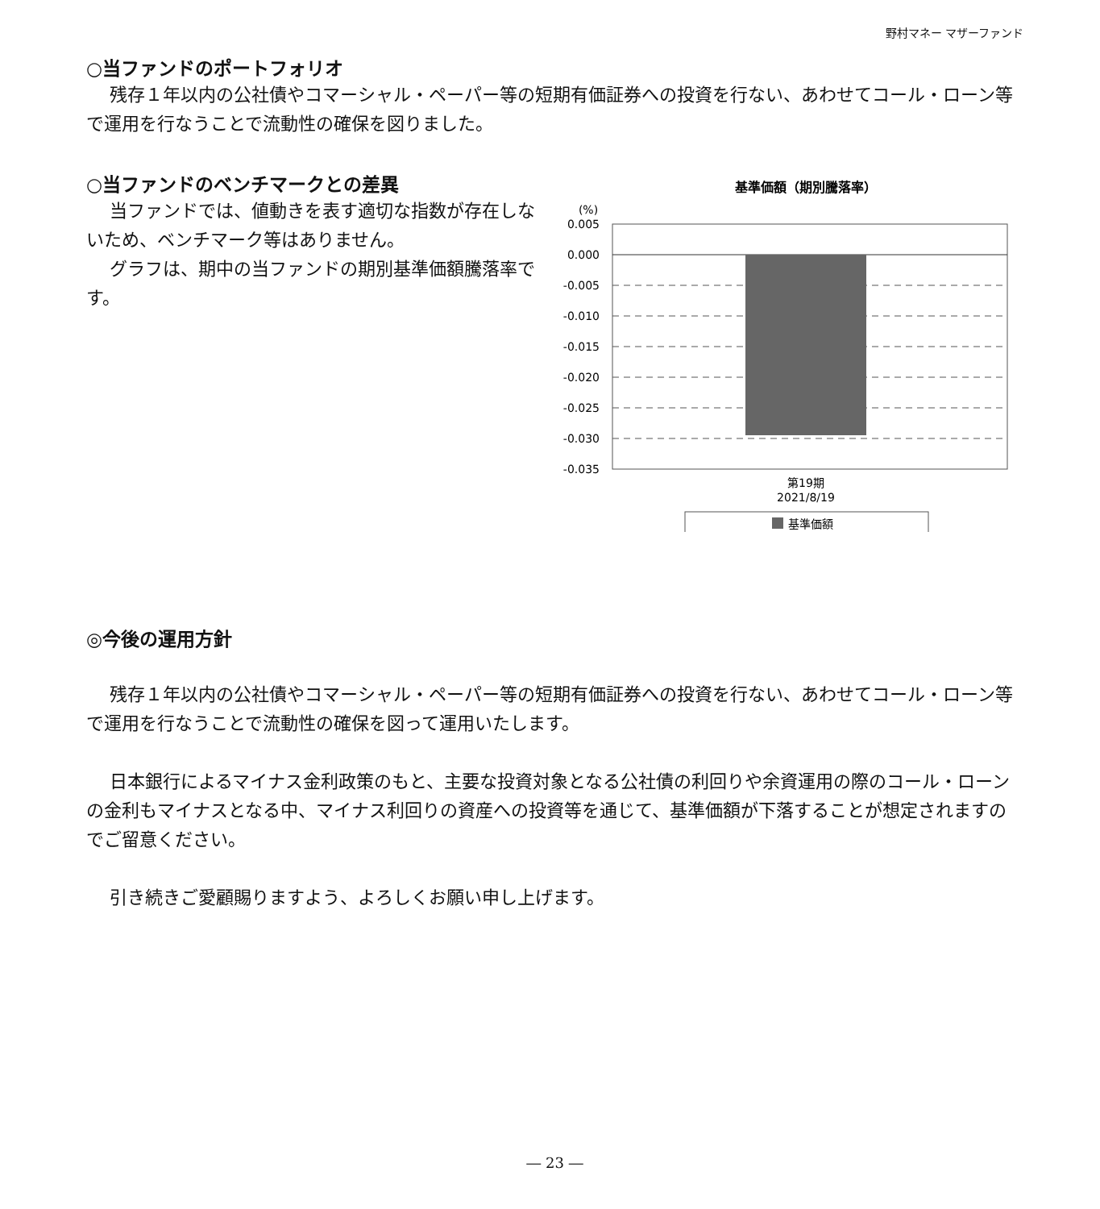野村マネー マザーファンド
○当ファンドのポートフォリオ
残存１年以内の公社債やコマーシャル・ペーパー等の短期有価証券への投資を行ない、あわせてコール・ローン等で運用を行なうことで流動性の確保を図りました。
○当ファンドのベンチマークとの差異
当ファンドでは、値動きを表す適切な指数が存在しないため、ベンチマーク等はありません。
グラフは、期中の当ファンドの期別基準価額騰落率です。
基準価額（期別騰落率）
(%)
0.005
0.000
-0.005
-0.010
-0.015
-0.020
-0.025
-0.030
-0.035
第19期
2021/8/19
基準価額
◎今後の運用方針
残存１年以内の公社債やコマーシャル・ペーパー等の短期有価証券への投資を行ない、あわせてコール・ローン等で運用を行なうことで流動性の確保を図って運用いたします。
日本銀行によるマイナス金利政策のもと、主要な投資対象となる公社債の利回りや余資運用の際のコール・ローンの金利もマイナスとなる中、マイナス利回りの資産への投資等を通じて、基準価額が下落することが想定されますのでご留意ください。
引き続きご愛顧賜りますよう、よろしくお願い申し上げます。
― 23 ―